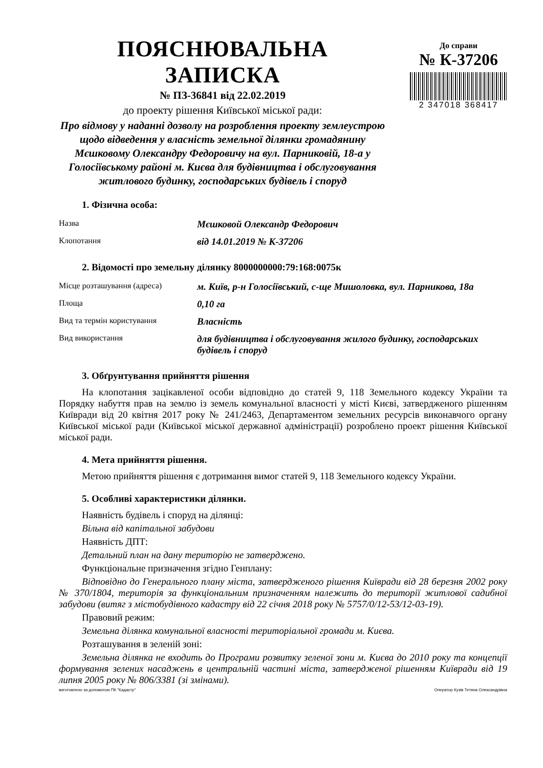ПОЯСНЮВАЛЬНА ЗАПИСКА
№ ПЗ-36841 від 22.02.2019
до проекту рішення Київської міської ради:
Про відмову у наданні дозволу на розроблення проекту землеустрою щодо відведення у власність земельної ділянки громадянину Мєшковому Олександру Федоровичу на вул. Парниковій, 18-а у Голосіївському районі м. Києва для будівництва і обслуговування житлового будинку, господарських будівель і споруд
До справи
№ К-37206
2 347018 368417
1. Фізична особа:
| Назва | Мєшковой Олександр Федорович |
| Клопотання | від 14.01.2019 № К-37206 |
2. Відомості про земельну ділянку 8000000000:79:168:0075к
| Місце розташування (адреса) | м. Київ, р-н Голосіївський, с-ще Мишоловка, вул. Парникова, 18а |
| Площа | 0,10 га |
| Вид та термін користування | Власність |
| Вид використання | для будівництва і обслуговування жилого будинку, господарських будівель і споруд |
3. Обґрунтування прийняття рішення
На клопотання зацікавленої особи відповідно до статей 9, 118 Земельного кодексу України та Порядку набуття прав на землю із земель комунальної власності у місті Києві, затвердженого рішенням Київради від 20 квітня 2017 року № 241/2463, Департаментом земельних ресурсів виконавчого органу Київської міської ради (Київської міської державної адміністрації) розроблено проект рішення Київської міської ради.
4. Мета прийняття рішення.
Метою прийняття рішення є дотримання вимог статей 9, 118 Земельного кодексу України.
5. Особливі характеристики ділянки.
Наявність будівель і споруд на ділянці:
Вільна від капітальної забудови
Наявність ДПТ:
Детальний план на дану територію не затверджено.
Функціональне призначення згідно Генплану:
Відповідно до Генерального плану міста, затвердженого рішення Київради від 28 березня 2002 року № 370/1804, територія за функціональним призначенням належить до території житлової садибної забудови (витяг з містобудівного кадастру від 22 січня 2018 року № 5757/0/12-53/12-03-19).
Правовий режим:
Земельна ділянка комунальної власності територіальної громади м. Києва.
Розташування в зеленій зоні:
Земельна ділянка не входить до Програми розвитку зеленої зони м. Києва до 2010 року та концепції формування зелених насаджень в центральній частині міста, затвердженої рішенням Київради від 19 липня 2005 року № 806/3381 (зі змінами).
виготовлено за допомогою ПК "Кадастр" Оператор Кузів Тетяна Олександрівна